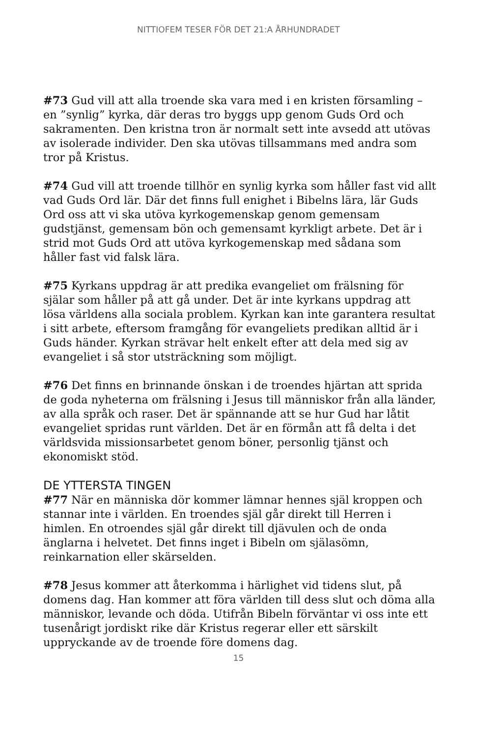NITTIOFEM TESER FÖR DET 21:A ÅRHUNDRADET
#73 Gud vill att alla troende ska vara med i en kristen församling – en ”synlig” kyrka, där deras tro byggs upp genom Guds Ord och sakramenten. Den kristna tron är normalt sett inte avsedd att utövas av isolerade individer. Den ska utövas tillsammans med andra som tror på Kristus.
#74 Gud vill att troende tillhör en synlig kyrka som håller fast vid allt vad Guds Ord lär. Där det finns full enighet i Bibelns lära, lär Guds Ord oss att vi ska utöva kyrkogemenskap genom gemensam gudstjänst, gemensam bön och gemensamt kyrkligt arbete. Det är i strid mot Guds Ord att utöva kyrkogemenskap med sådana som håller fast vid falsk lära.
#75 Kyrkans uppdrag är att predika evangeliet om frälsning för själar som håller på att gå under. Det är inte kyrkans uppdrag att lösa världens alla sociala problem. Kyrkan kan inte garantera resultat i sitt arbete, eftersom framgång för evangeliets predikan alltid är i Guds händer. Kyrkan strävar helt enkelt efter att dela med sig av evangeliet i så stor utsträckning som möjligt.
#76 Det finns en brinnande önskan i de troendes hjärtan att sprida de goda nyheterna om frälsning i Jesus till människor från alla länder, av alla språk och raser. Det är spännande att se hur Gud har låtit evangeliet spridas runt världen. Det är en förmån att få delta i det världsvida missionsarbetet genom böner, personlig tjänst och ekonomiskt stöd.
DE YTTERSTA TINGEN
#77 När en människa dör kommer lämnar hennes själ kroppen och stannar inte i världen. En troendes själ går direkt till Herren i himlen. En otroendes själ går direkt till djävulen och de onda änglarna i helvetet. Det finns inget i Bibeln om själasömn, reinkarnation eller skärselden.
#78 Jesus kommer att återkomma i härlighet vid tidens slut, på domens dag. Han kommer att föra världen till dess slut och döma alla människor, levande och döda. Utifrån Bibeln förväntar vi oss inte ett tusenårigt jordiskt rike där Kristus regerar eller ett särskilt uppryckande av de troende före domens dag.
15